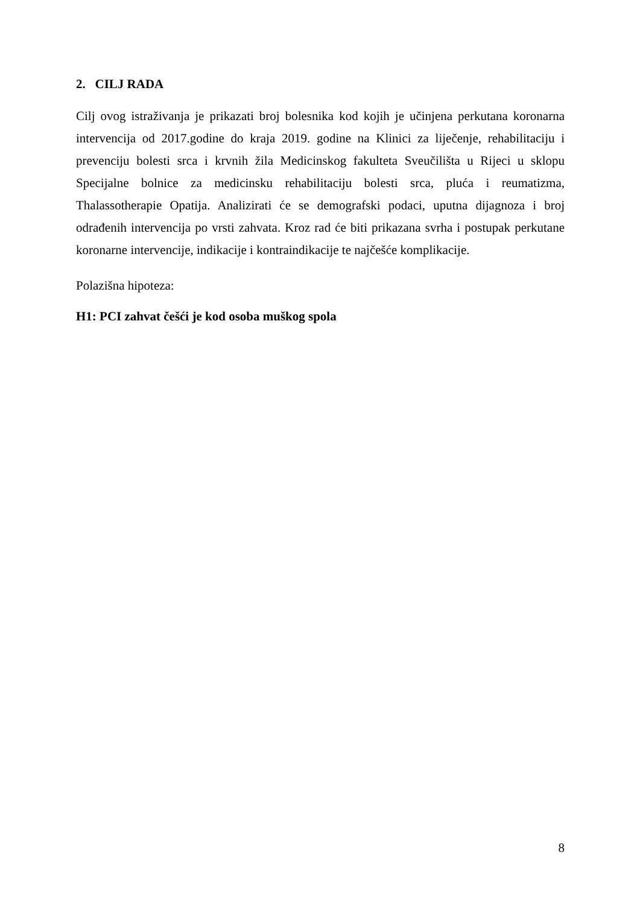2. CILJ RADA
Cilj ovog istraživanja je prikazati broj bolesnika kod kojih je učinjena perkutana koronarna intervencija od 2017.godine do kraja 2019. godine na Klinici za liječenje, rehabilitaciju i prevenciju bolesti srca i krvnih žila Medicinskog fakulteta Sveučilišta u Rijeci u sklopu Specijalne bolnice za medicinsku rehabilitaciju bolesti srca, pluća i reumatizma, Thalassotherapie Opatija. Analizirati će se demografski podaci, uputna dijagnoza i broj odrađenih intervencija po vrsti zahvata. Kroz rad će biti prikazana svrha i postupak perkutane koronarne intervencije, indikacije i kontraindikacije te najčešće komplikacije.
Polazišna hipoteza:
H1: PCI zahvat češći je kod osoba muškog spola
8